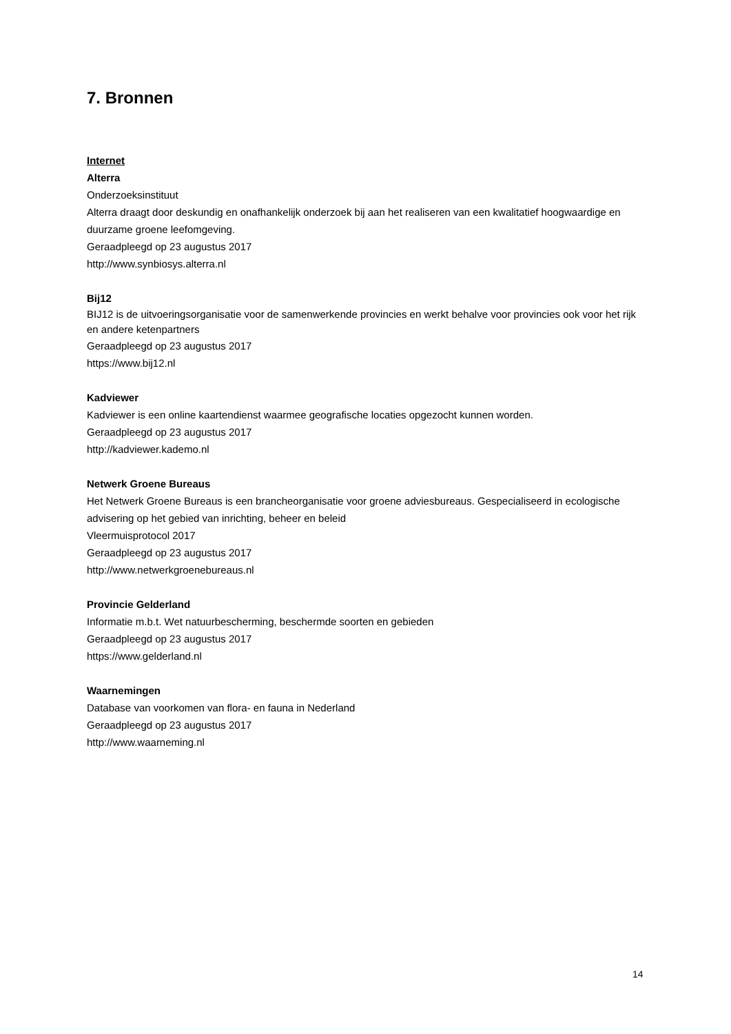7. Bronnen
Internet
Alterra
Onderzoeksinstituut
Alterra draagt door deskundig en onafhankelijk onderzoek bij aan het realiseren van een kwalitatief hoogwaardige en duurzame groene leefomgeving.
Geraadpleegd op 23 augustus 2017
http://www.synbiosys.alterra.nl
Bij12
BIJ12 is de uitvoeringsorganisatie voor de samenwerkende provincies en werkt behalve voor provincies ook voor het rijk en andere ketenpartners
Geraadpleegd op 23 augustus 2017
https://www.bij12.nl
Kadviewer
Kadviewer is een online kaartendienst waarmee geografische locaties opgezocht kunnen worden.
Geraadpleegd op 23 augustus 2017
http://kadviewer.kademo.nl
Netwerk Groene Bureaus
Het Netwerk Groene Bureaus is een brancheorganisatie voor groene adviesbureaus. Gespecialiseerd in ecologische advisering op het gebied van inrichting, beheer en beleid
Vleermuisprotocol 2017
Geraadpleegd op 23 augustus 2017
http://www.netwerkgroenebureaus.nl
Provincie Gelderland
Informatie m.b.t. Wet natuurbescherming, beschermde soorten en gebieden
Geraadpleegd op 23 augustus 2017
https://www.gelderland.nl
Waarnemingen
Database van voorkomen van flora- en fauna in Nederland
Geraadpleegd op 23 augustus 2017
http://www.waarneming.nl
14